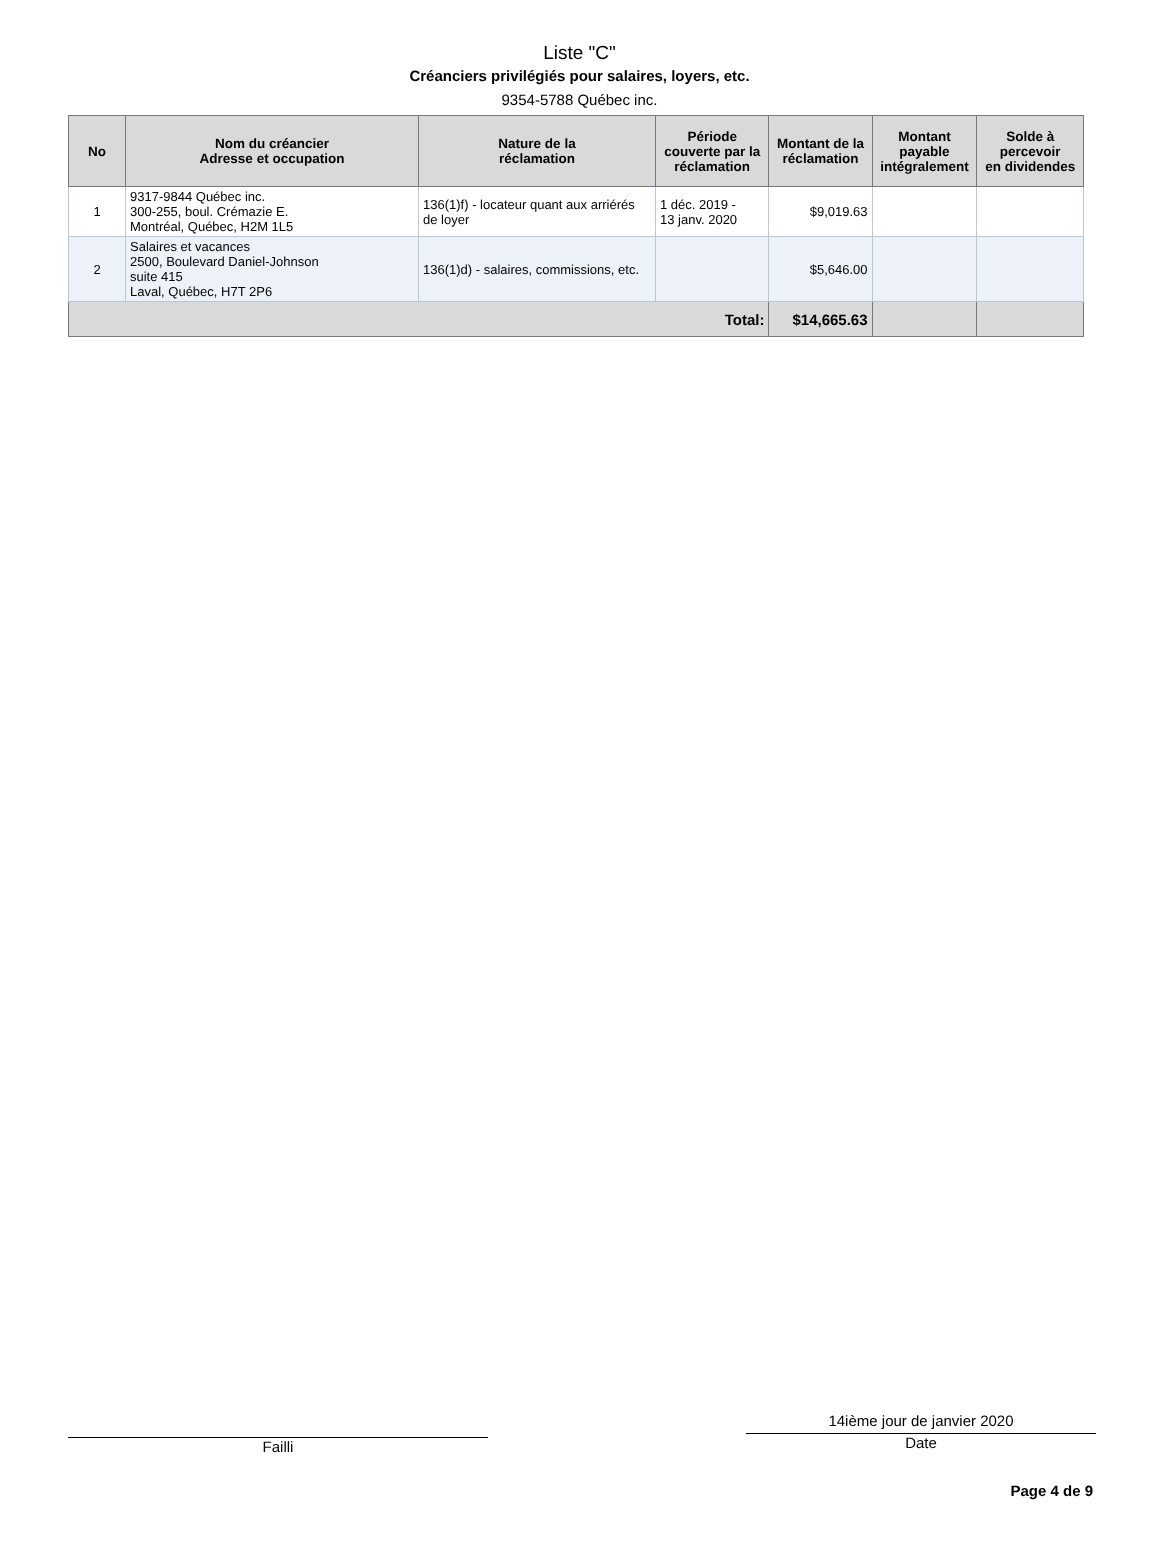Liste "C"
Créanciers privilégiés pour salaires, loyers, etc.
9354-5788 Québec inc.
| No | Nom du créancier Adresse et occupation | Nature de la réclamation | Période couverte par la réclamation | Montant de la réclamation | Montant payable intégralement | Solde à percevoir en dividendes |
| --- | --- | --- | --- | --- | --- | --- |
| 1 | 9317-9844 Québec inc. 300-255, boul. Crémazie E. Montréal, Québec, H2M 1L5 | 136(1)f) - locateur quant aux arriérés de loyer | 1 déc. 2019 - 13 janv. 2020 | $9,019.63 | | |
| 2 | Salaires et vacances 2500, Boulevard Daniel-Johnson suite 415 Laval, Québec, H7T 2P6 | 136(1)d) - salaires, commissions, etc. | | $5,646.00 | | |
| Total: | | | | $14,665.63 | | |
Failli
14ième jour de janvier 2020
Date
Page 4 de 9